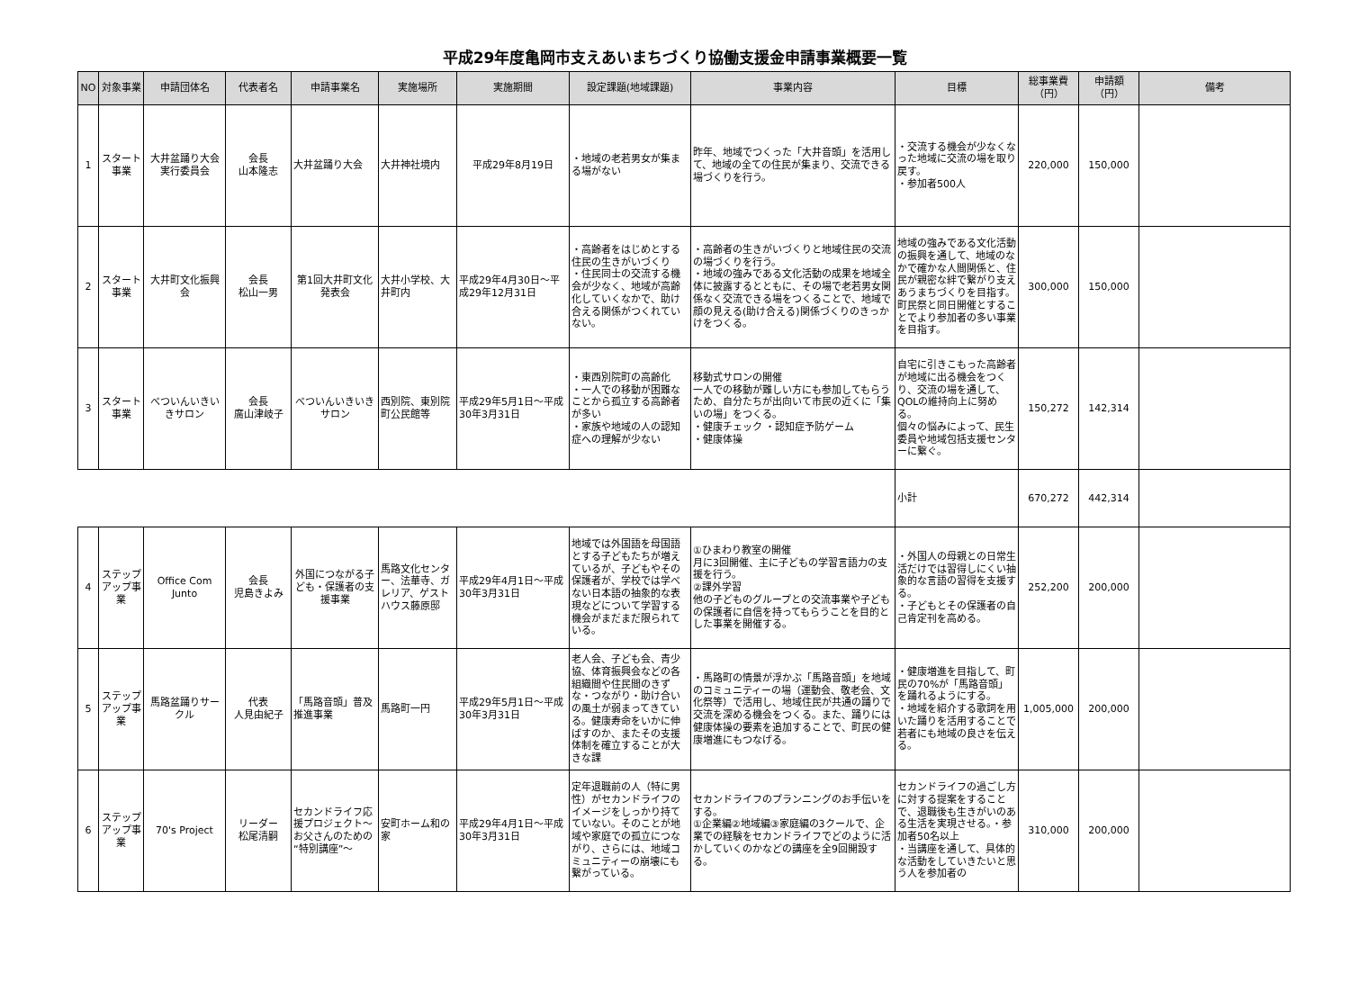平成29年度亀岡市支えあいまちづくり協働支援金申請事業概要一覧
| NO | 対象事業 | 申請団体名 | 代表者名 | 申請事業名 | 実施場所 | 実施期間 | 設定課題(地域課題) | 事業内容 | 目標 | 総事業費（円） | 申請額（円） | 備考 |
| --- | --- | --- | --- | --- | --- | --- | --- | --- | --- | --- | --- | --- |
| 1 | スタート事業 | 大井盆踊り大会実行委員会 | 会長 山本隆志 | 大井盆踊り大会 | 大井神社境内 | 平成29年8月19日 | ・地域の老若男女が集まる場がない | 昨年、地域でつくった「大井音頭」を活用して、地域の全ての住民が集まり、交流できる場づくりを行う。 | ・交流する機会が少なくなった地域に交流の場を取り戻す。 ・参加者500人 | 220,000 | 150,000 | |
| 2 | スタート事業 | 大井町文化振興会 | 会長 松山一男 | 第1回大井町文化発表会 | 大井小学校、大井町内 | 平成29年4月30日～平成29年12月31日 | ・高齢者をはじめとする住民の生きがいづくり ・住民同士の交流する機会が少なく、地域が高齢化していくなかで、助け合える関係がつくれていない。 | ・高齢者の生きがいづくりと地域住民の交流の場づくりを行う。 ・地域の強みである文化活動の成果を地域全体に披露するとともに、その場で老若男女関係なく交流できる場をつくることで、地域で顔の見える(助け合える)関係づくりのきっかけをつくる。 | 地域の強みである文化活動の振興を通して、地域のなかで確かな人間関係と、住民が親密な絆で繋がり支えあうまちづくりを目指す。町民祭と同日開催とすることでより参加者の多い事業を目指す。 | 300,000 | 150,000 | |
| 3 | スタート事業 | べついんいきいきサロン | 会長 廣山津岐子 | べついんいきいきサロン | 西別院、東別院町公民館等 | 平成29年5月1日～平成30年3月31日 | ・東西別院町の高齢化 ・一人での移動が困難なことから孤立する高齢者が多い ・家族や地域の人の認知症への理解が少ない | 移動式サロンの開催 一人での移動が難しい方にも参加してもらうため、自分たちが出向いて市民の近くに「集いの場」をつくる。 ・健康チェック ・認知症予防ゲーム ・健康体操 | 自宅に引きこもった高齢者が地域に出る機会をつくり、交流の場を通して、QOLの維持向上に努める。 個々の悩みによって、民生委員や地域包括支援センターに繋ぐ。 | 150,272 | 142,314 | |
| | | | | | | | | | 小計 | 670,272 | 442,314 | |
| 4 | ステップアップ事業 | Office Com Junto | 会長 児島きよみ | 外国につながる子ども・保護者の支援事業 | 馬路文化センター、法華寺、ガレリア、ゲストハウス藤原邸 | 平成29年4月1日～平成30年3月31日 | 地域では外国語を母国語とする子どもたちが増えているが、子どもやその保護者が、学校では学べない日本語の抽象的な表現などについて学習する機会がまだまだ限られている。 | ①ひまわり教室の開催 月に3回開催、主に子どもの学習言語力の支援を行う。 ②課外学習 他の子どものグループとの交流事業や子どもの保護者に自信を持ってもらうことを目的とした事業を開催する。 | ・外国人の母親との日常生活だけでは習得しにくい抽象的な言語の習得を支援する。 ・子どもとその保護者の自己肯定刊を高める。 | 252,200 | 200,000 | |
| 5 | ステップアップ事業 | 馬路盆踊りサークル | 代表 人見由紀子 | 「馬路音頭」普及推進事業 | 馬路町一円 | 平成29年5月1日～平成30年3月31日 | 老人会、子ども会、青少協、体育振興会などの各組織間や住民間のきずな・つながり・助け合いの風土が弱まってきている。健康寿命をいかに伸ばすのか、またその支援体制を確立することが大きな課 | ・馬路町の情景が浮かぶ「馬路音頭」を地域のコミュニティーの場（運動会、敬老会、文化祭等）で活用し、地域住民が共通の踊りで交流を深める機会をつくる。また、踊りには健康体操の要素を追加することで、町民の健康増進にもつなげる。 | ・健康増進を目指して、町民の70%が「馬路音頭」を踊れるようにする。 ・地域を紹介する歌詞を用いた踊りを活用することで若者にも地域の良さを伝える。 | 1,005,000 | 200,000 | |
| 6 | ステップアップ事業 | 70's Project | リーダー 松尾清嗣 | セカンドライフ応援プロジェクト～お父さんのための“特別講座”～ | 安町ホーム和の家 | 平成29年4月1日～平成30年3月31日 | 定年退職前の人（特に男性）がセカンドライフのイメージをしっかり持てていない。そのことが地域や家庭での孤立につながり、さらには、地域コミュニティーの崩壊にも繋がっている。 | セカンドライフのプランニングのお手伝いをする。 ①企業編②地域編③家庭編の3クールで、企業での経験をセカンドライフでどのように活かしていくのかなどの講座を全9回開設する。 | セカンドライフの過ごし方に対する提案をすることで、退職後も生きがいのある生活を実現させる。・参加者50名以上 ・当講座を通して、具体的な活動をしていきたいと思う人を参加者の | 310,000 | 200,000 | |